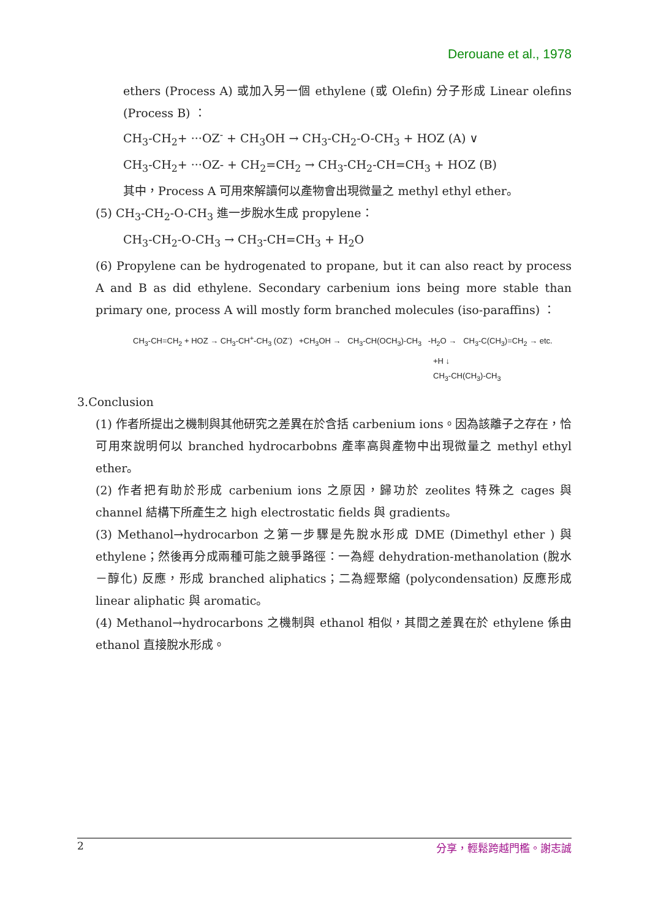Derouane et al., 1978
ethers (Process A) 或加入另一個 ethylene (或 Olefin) 分子形成 Linear olefins (Process B) ：
CH<sub>3</sub>-CH<sub>2</sub>+ ···OZ<sup>-</sup> + CH<sub>3</sub>OH → CH<sub>3</sub>-CH<sub>2</sub>-O-CH<sub>3</sub> + HOZ (A) ∨
CH<sub>3</sub>-CH<sub>2</sub>+ ···OZ- + CH<sub>2</sub>=CH<sub>2</sub> → CH<sub>3</sub>-CH<sub>2</sub>-CH=CH<sub>3</sub> + HOZ (B)
其中，Process A 可用來解讀何以產物會出現微量之 methyl ethyl ether。
(5) CH<sub>3</sub>-CH<sub>2</sub>-O-CH<sub>3</sub> 進一步脫水生成 propylene：
CH<sub>3</sub>-CH<sub>2</sub>-O-CH<sub>3</sub> → CH<sub>3</sub>-CH=CH<sub>3</sub> + H<sub>2</sub>O
(6) Propylene can be hydrogenated to propane, but it can also react by process A and B as did ethylene. Secondary carbenium ions being more stable than primary one, process A will mostly form branched molecules (iso-paraffins) ：
CH<sub>3</sub>-CH=CH<sub>2</sub> + HOZ → CH<sub>3</sub>-CH<sup>+</sup>-CH<sub>3</sub> (OZ<sup>-</sup>) +CH<sub>3</sub>OH → CH<sub>3</sub>-CH(OCH<sub>3</sub>)-CH<sub>3</sub> -H<sub>2</sub>O → CH<sub>3</sub>-C(CH<sub>3</sub>)=CH<sub>2</sub> → etc.
+H ↓
CH<sub>3</sub>-CH(CH<sub>3</sub>)-CH<sub>3</sub>
3.Conclusion
(1) 作者所提出之機制與其他研究之差異在於含括 carbenium ions。因為該離子之存在，恰可用來說明何以 branched hydrocarbobns 產率高與產物中出現微量之 methyl ethyl ether。
(2) 作者把有助於形成 carbenium ions 之原因，歸功於 zeolites 特殊之 cages 與 channel 結構下所產生之 high electrostatic fields 與 gradients。
(3) Methanol→hydrocarbon 之第一步驟是先脫水形成 DME (Dimethyl ether ) 與 ethylene；然後再分成兩種可能之競爭路徑：一為經 dehydration-methanolation (脫水－醇化) 反應，形成 branched aliphatics；二為經聚縮 (polycondensation) 反應形成 linear aliphatic 與 aromatic。
(4) Methanol→hydrocarbons 之機制與 ethanol 相似，其間之差異在於 ethylene 係由 ethanol 直接脫水形成。
2 分享，輕鬆跨越門檻。謝志誠